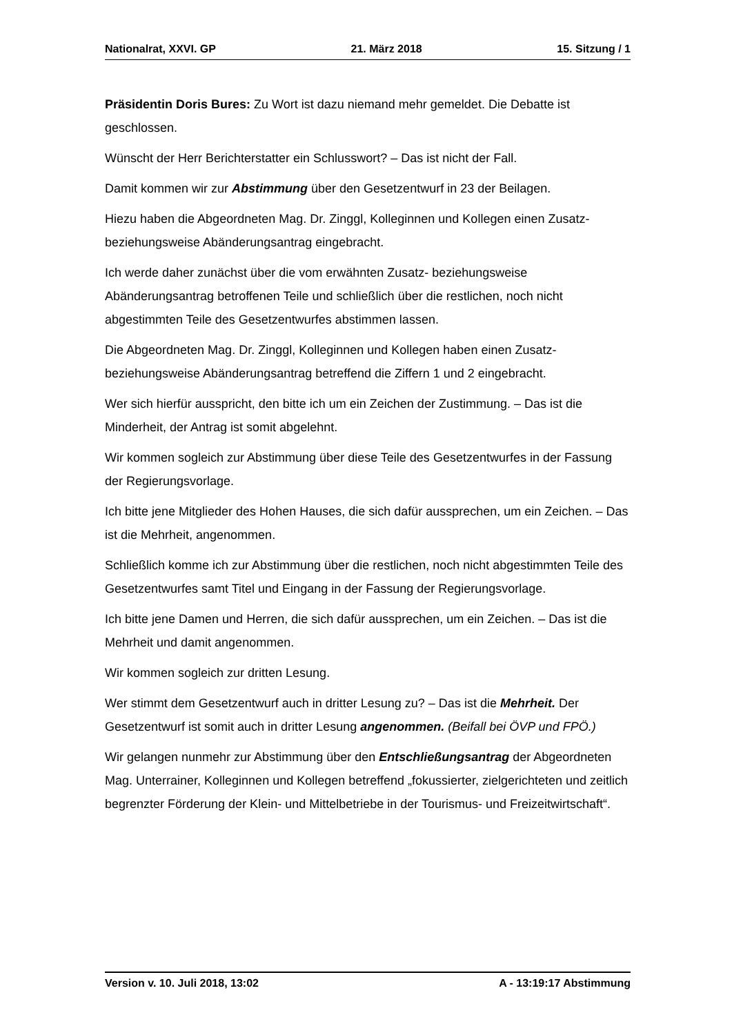Nationalrat, XXVI. GP 21. März 2018 15. Sitzung / 1
Präsidentin Doris Bures: Zu Wort ist dazu niemand mehr gemeldet. Die Debatte ist geschlossen.
Wünscht der Herr Berichterstatter ein Schlusswort? – Das ist nicht der Fall.
Damit kommen wir zur Abstimmung über den Gesetzentwurf in 23 der Beilagen.
Hiezu haben die Abgeordneten Mag. Dr. Zinggl, Kolleginnen und Kollegen einen Zusatz- beziehungsweise Abänderungsantrag eingebracht.
Ich werde daher zunächst über die vom erwähnten Zusatz- beziehungsweise Abänderungsantrag betroffenen Teile und schließlich über die restlichen, noch nicht abgestimmten Teile des Gesetzentwurfes abstimmen lassen.
Die Abgeordneten Mag. Dr. Zinggl, Kolleginnen und Kollegen haben einen Zusatz- beziehungsweise Abänderungsantrag betreffend die Ziffern 1 und 2 eingebracht.
Wer sich hierfür ausspricht, den bitte ich um ein Zeichen der Zustimmung. – Das ist die Minderheit, der Antrag ist somit abgelehnt.
Wir kommen sogleich zur Abstimmung über diese Teile des Gesetzentwurfes in der Fassung der Regierungsvorlage.
Ich bitte jene Mitglieder des Hohen Hauses, die sich dafür aussprechen, um ein Zeichen. – Das ist die Mehrheit, angenommen.
Schließlich komme ich zur Abstimmung über die restlichen, noch nicht abgestimmten Teile des Gesetzentwurfes samt Titel und Eingang in der Fassung der Regierungsvorlage.
Ich bitte jene Damen und Herren, die sich dafür aussprechen, um ein Zeichen. – Das ist die Mehrheit und damit angenommen.
Wir kommen sogleich zur dritten Lesung.
Wer stimmt dem Gesetzentwurf auch in dritter Lesung zu? – Das ist die Mehrheit. Der Gesetzentwurf ist somit auch in dritter Lesung angenommen. (Beifall bei ÖVP und FPÖ.)
Wir gelangen nunmehr zur Abstimmung über den Entschließungsantrag der Abgeordneten Mag. Unterrainer, Kolleginnen und Kollegen betreffend „fokussierter, zielgerichteten und zeitlich begrenzter Förderung der Klein- und Mittelbetriebe in der Tourismus- und Freizeitwirtschaft“.
Version v. 10. Juli 2018, 13:02 A - 13:19:17 Abstimmung